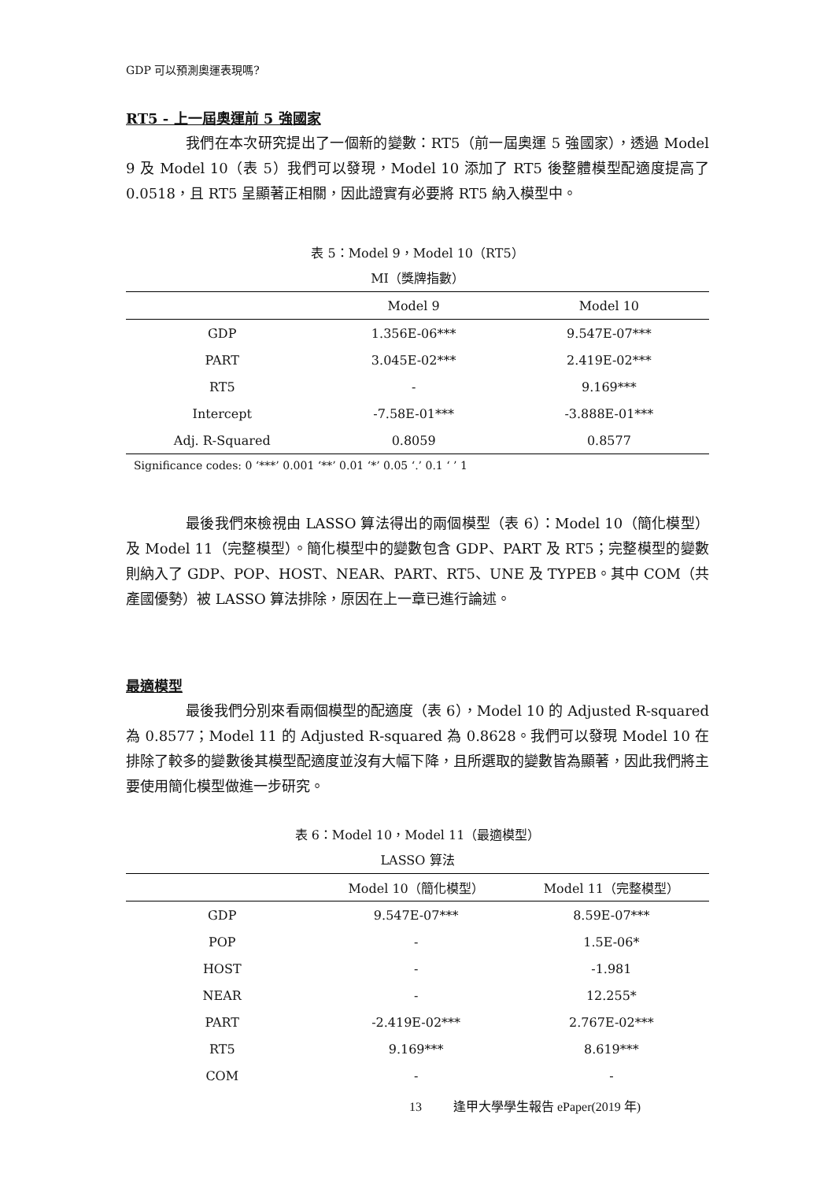GDP 可以預測奧運表現嗎?
RT5 - 上一屆奧運前 5 強國家
我們在本次研究提出了一個新的變數：RT5（前一屆奧運 5 強國家），透過 Model 9 及 Model 10（表 5）我們可以發現，Model 10 添加了 RT5 後整體模型配適度提高了 0.0518，且 RT5 呈顯著正相關，因此證實有必要將 RT5 納入模型中。
表 5：Model 9，Model 10（RT5）
MI（獎牌指數）
| | Model 9 | Model 10 |
| --- | --- | --- |
| GDP | 1.356E-06*** | 9.547E-07*** |
| PART | 3.045E-02*** | 2.419E-02*** |
| RT5 | - | 9.169*** |
| Intercept | -7.58E-01*** | -3.888E-01*** |
| Adj. R-Squared | 0.8059 | 0.8577 |
Significance codes: 0 ‘***’ 0.001 ‘**’ 0.01 ‘*’ 0.05 ‘.’ 0.1 ‘ ’ 1
最後我們來檢視由 LASSO 算法得出的兩個模型（表 6）：Model 10（簡化模型）及 Model 11（完整模型）。簡化模型中的變數包含 GDP、PART 及 RT5；完整模型的變數則納入了 GDP、POP、HOST、NEAR、PART、RT5、UNE 及 TYPEB。其中 COM（共產國優勢）被 LASSO 算法排除，原因在上一章已進行論述。
最適模型
最後我們分別來看兩個模型的配適度（表 6），Model 10 的 Adjusted R-squared 為 0.8577；Model 11 的 Adjusted R-squared 為 0.8628。我們可以發現 Model 10 在排除了較多的變數後其模型配適度並沒有大幅下降，且所選取的變數皆為顯著，因此我們將主要使用簡化模型做進一步研究。
表 6：Model 10，Model 11（最適模型）
LASSO 算法
| | Model 10（簡化模型） | Model 11（完整模型） |
| --- | --- | --- |
| GDP | 9.547E-07*** | 8.59E-07*** |
| POP | - | 1.5E-06* |
| HOST | - | -1.981 |
| NEAR | - | 12.255* |
| PART | -2.419E-02*** | 2.767E-02*** |
| RT5 | 9.169*** | 8.619*** |
| COM | - | - |
13 逢甲大學學生報告 ePaper(2019 年)